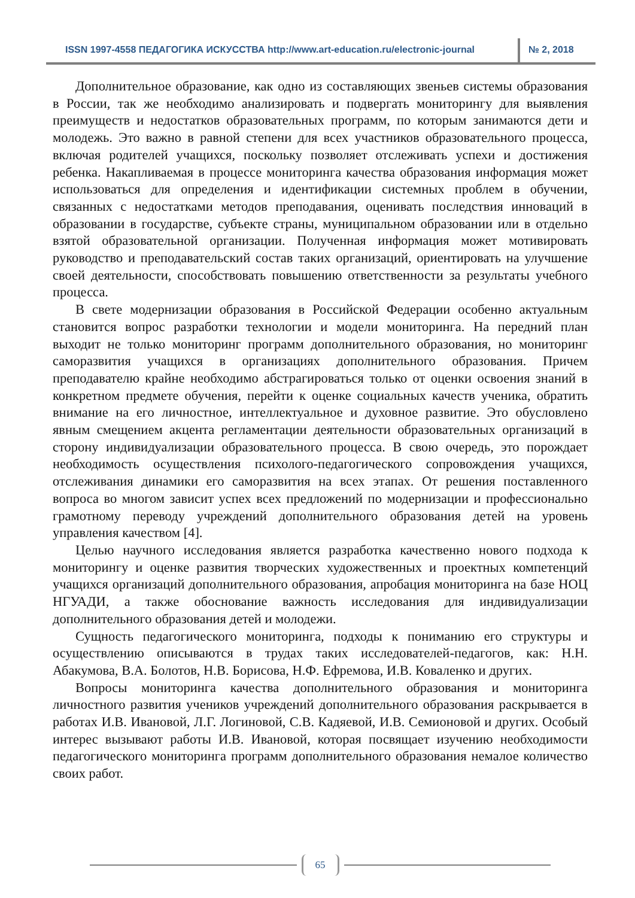ISSN 1997-4558 ПЕДАГОГИКА ИСКУССТВА http://www.art-education.ru/electronic-journal
№ 2, 2018
Дополнительное образование, как одно из составляющих звеньев системы образования в России, так же необходимо анализировать и подвергать мониторингу для выявления преимуществ и недостатков образовательных программ, по которым занимаются дети и молодежь. Это важно в равной степени для всех участников образовательного процесса, включая родителей учащихся, поскольку позволяет отслеживать успехи и достижения ребенка. Накапливаемая в процессе мониторинга качества образования информация может использоваться для определения и идентификации системных проблем в обучении, связанных с недостатками методов преподавания, оценивать последствия инноваций в образовании в государстве, субъекте страны, муниципальном образовании или в отдельно взятой образовательной организации. Полученная информация может мотивировать руководство и преподавательский состав таких организаций, ориентировать на улучшение своей деятельности, способствовать повышению ответственности за результаты учебного процесса.
В свете модернизации образования в Российской Федерации особенно актуальным становится вопрос разработки технологии и модели мониторинга. На передний план выходит не только мониторинг программ дополнительного образования, но мониторинг саморазвития учащихся в организациях дополнительного образования. Причем преподавателю крайне необходимо абстрагироваться только от оценки освоения знаний в конкретном предмете обучения, перейти к оценке социальных качеств ученика, обратить внимание на его личностное, интеллектуальное и духовное развитие. Это обусловлено явным смещением акцента регламентации деятельности образовательных организаций в сторону индивидуализации образовательного процесса. В свою очередь, это порождает необходимость осуществления психолого-педагогического сопровождения учащихся, отслеживания динамики его саморазвития на всех этапах. От решения поставленного вопроса во многом зависит успех всех предложений по модернизации и профессионально грамотному переводу учреждений дополнительного образования детей на уровень управления качеством [4].
Целью научного исследования является разработка качественно нового подхода к мониторингу и оценке развития творческих художественных и проектных компетенций учащихся организаций дополнительного образования, апробация мониторинга на базе НОЦ НГУАДИ, а также обоснование важность исследования для индивидуализации дополнительного образования детей и молодежи.
Сущность педагогического мониторинга, подходы к пониманию его структуры и осуществлению описываются в трудах таких исследователей-педагогов, как: Н.Н. Абакумова, В.А. Болотов, Н.В. Борисова, Н.Ф. Ефремова, И.В. Коваленко и других.
Вопросы мониторинга качества дополнительного образования и мониторинга личностного развития учеников учреждений дополнительного образования раскрывается в работах И.В. Ивановой, Л.Г. Логиновой, С.В. Кадяевой, И.В. Семионовой и других. Особый интерес вызывают работы И.В. Ивановой, которая посвящает изучению необходимости педагогического мониторинга программ дополнительного образования немалое количество своих работ.
65